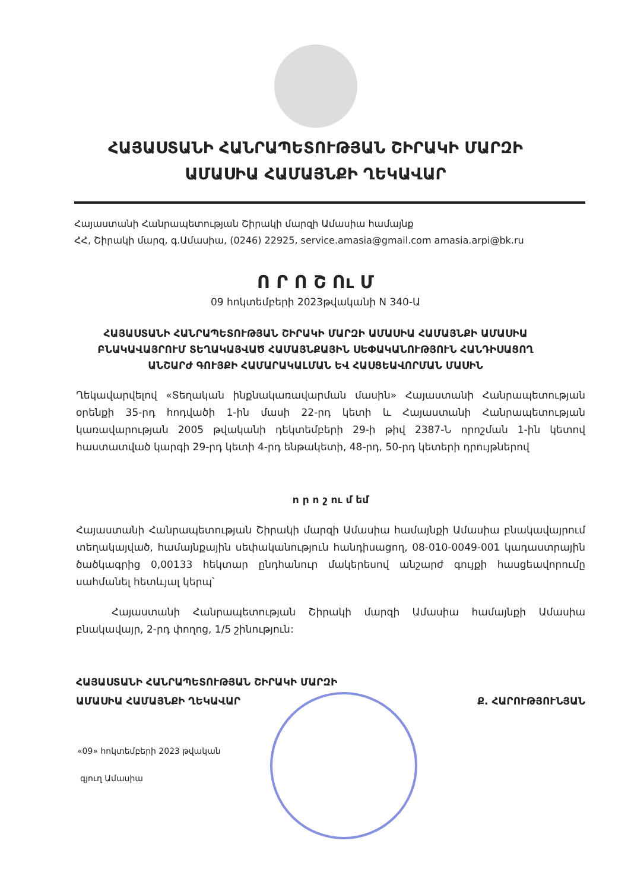ՀԱՅԱՍՏԱՆԻ ՀԱՆՐԱՊԵՏՈՒԹՅԱՆ ՇԻՐԱԿԻ ՄԱՐԶԻ
ԱՄԱՍԻԱ ՀԱՄԱՅՆՔԻ ՂԵԿԱՎԱՐ
Հայաստանի Հանրապետության Շիրակի մարզի Ամասիա համայնք
ՀՀ, Շիրակի մարզ, գ.Ամասիա, (0246) 22925, service.amasia@gmail.com amasia.arpi@bk.ru
Ո Ր Ո Շ Ու Մ
09 հոկտեմբերի 2023թվականի N 340-Ա
ՀԱՅԱՍՏԱՆԻ ՀԱՆՐԱՊԵՏՈՒԹՅԱՆ ՇԻՐԱԿԻ ՄԱՐԶԻ ԱՄԱՍԻԱ ՀԱՄԱՅՆՔԻ ԱՄԱՍԻԱ ԲՆԱԿԱՎԱՅՐՈՒՄ ՏԵՂԱԿԱՅՎԱԾ ՀԱՄԱՅՆՔԱՅԻՆ ՍԵՓԱԿԱՆՈՒԹՅՈՒՆ ՀԱՆԴԻՍԱՑՈՂ ԱՆՇԱՐԺ ԳՈՒՅՔԻ ՀԱՄԱՐԱԿԱԼՄԱՆ ԵՎ ՀԱՍՑԵԱՎՈՐՄԱՆ ՄԱՍԻՆ
Ղեկավարվելով «Տեղական ինքնակառավարման մասին» Հայաստանի Հանրապետության օրենքի 35-րդ հոդվածի 1-ին մասի 22-րդ կետի և Հայաստանի Հանրապետության կառավարության 2005 թվականի դեկտեմբերի 29-ի թիվ 2387-Ն որոշման 1-ին կետով հաստատված կարգի 29-րդ կետի 4-րդ ենթակետի, 48-րդ, 50-րդ կետերի դրույթներով
ո ր ո շ ու մ եմ
Հայաստանի Հանրապետության Շիրակի մարզի Ամասիա համայնքի Ամասիա բնակավայրում տեղակայված, համայնքային սեփականություն հանդիսացող, 08-010-0049-001 կադաստրային ծածկագրից 0,00133 հեկտար ընդհանուր մակերեսով անշարժ գույքի հասցեավորումը սահմանել հետևյալ կերպ՝
Հայաստանի Հանրապետության Շիրակի մարզի Ամասիա համայնքի Ամասիա բնակավայր, 2-րդ փողոց, 1/5 շինություն:
ՀԱՅԱՍՏԱՆԻ ՀԱՆՐԱՊԵՏՈՒԹՅԱՆ ՇԻՐԱԿԻ ՄԱՐԶԻ
ԱՄԱՍԻԱ ՀԱՄԱՅՆՔԻ ՂԵԿԱՎԱՐ
Ք. ՀԱՐՈՒԹՅՈՒՆՅԱՆ
«09» հոկտեմբերի 2023 թվական
գյուղ Ամասիա